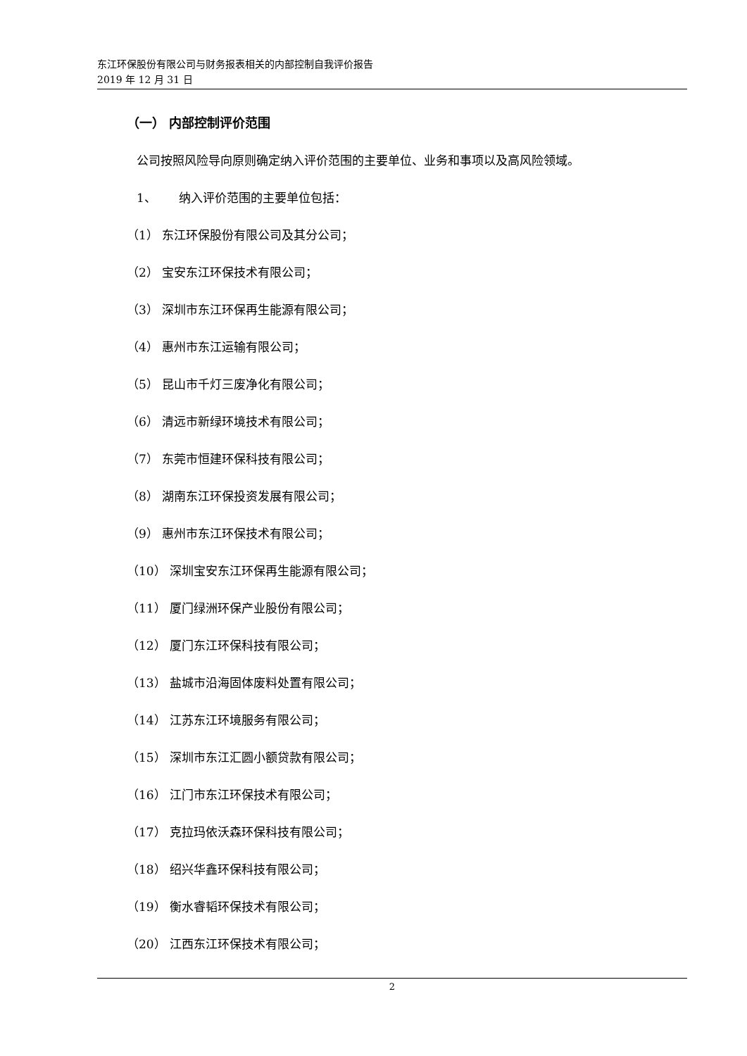东江环保股份有限公司与财务报表相关的内部控制自我评价报告
2019 年 12 月 31 日
（一） 内部控制评价范围
公司按照风险导向原则确定纳入评价范围的主要单位、业务和事项以及高风险领域。
1、 纳入评价范围的主要单位包括：
（1） 东江环保股份有限公司及其分公司；
（2） 宝安东江环保技术有限公司；
（3） 深圳市东江环保再生能源有限公司；
（4） 惠州市东江运输有限公司；
（5） 昆山市千灯三废净化有限公司；
（6） 清远市新绿环境技术有限公司；
（7） 东莞市恒建环保科技有限公司；
（8） 湖南东江环保投资发展有限公司；
（9） 惠州市东江环保技术有限公司；
（10） 深圳宝安东江环保再生能源有限公司；
（11） 厦门绿洲环保产业股份有限公司；
（12） 厦门东江环保科技有限公司；
（13） 盐城市沿海固体废料处置有限公司；
（14） 江苏东江环境服务有限公司；
（15） 深圳市东江汇圆小额贷款有限公司；
（16） 江门市东江环保技术有限公司；
（17） 克拉玛依沃森环保科技有限公司；
（18） 绍兴华鑫环保科技有限公司；
（19） 衡水睿韬环保技术有限公司；
（20） 江西东江环保技术有限公司；
2